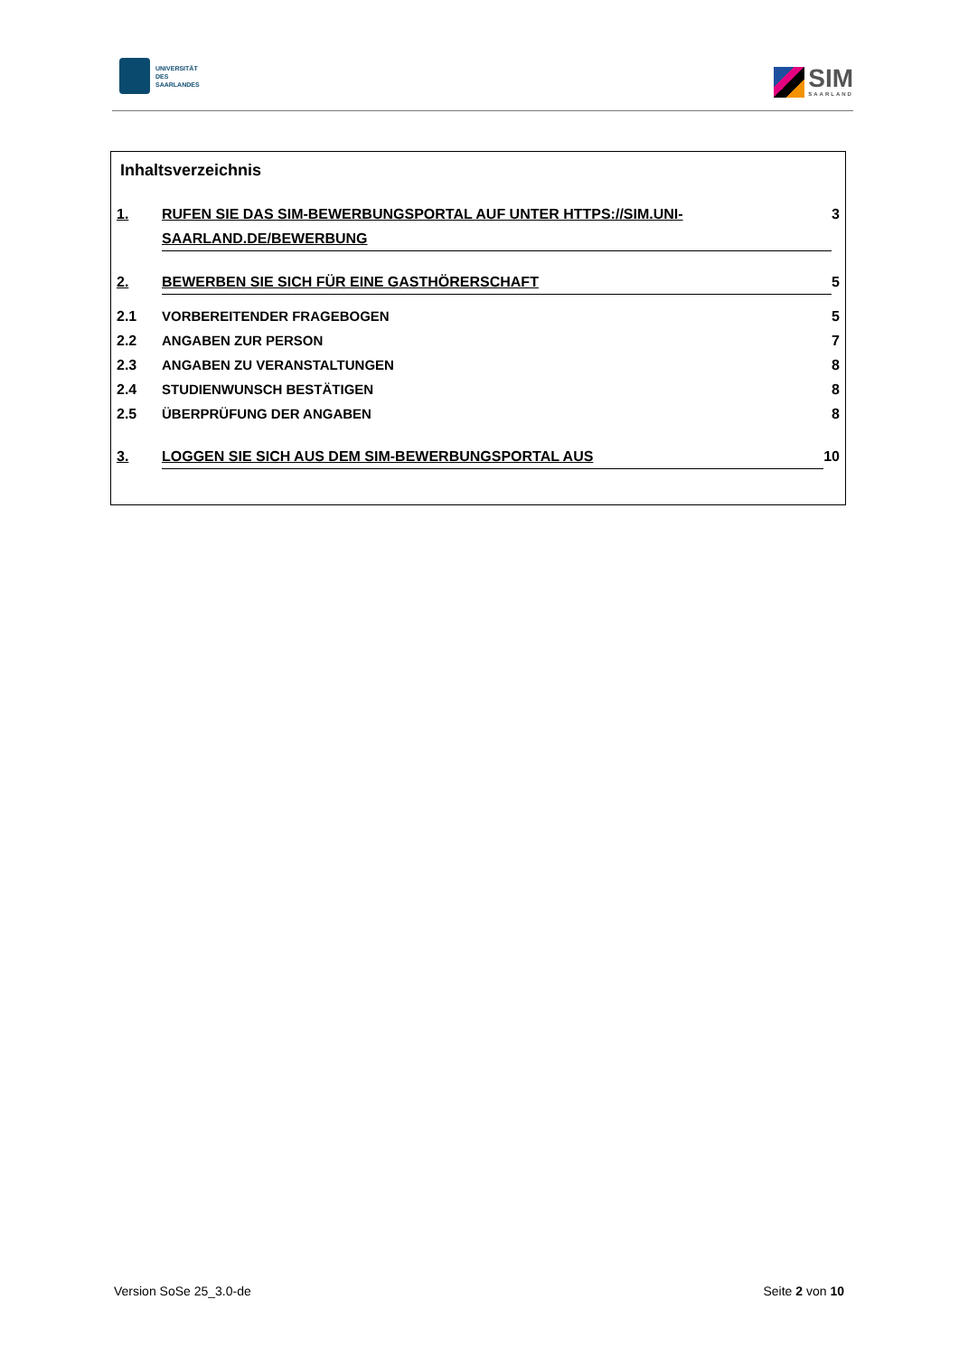UNIVERSITÄT
DES
SAARLANDES
SIM
SAARLAND
Inhaltsverzeichnis
1. RUFEN SIE DAS SIM-BEWERBUNGSPORTAL AUF UNTER HTTPS://SIM.UNI-SAARLAND.DE/BEWERBUNG 3
2. BEWERBEN SIE SICH FÜR EINE GASTHÖRERSCHAFT 5
2.1 VORBEREITENDER FRAGEBOGEN 5
2.2 ANGABEN ZUR PERSON 7
2.3 ANGABEN ZU VERANSTALTUNGEN 8
2.4 STUDIENWUNSCH BESTÄTIGEN 8
2.5 ÜBERPRÜFUNG DER ANGABEN 8
3. LOGGEN SIE SICH AUS DEM SIM-BEWERBUNGSPORTAL AUS 10
Version SoSe 25_3.0-de Seite 2 von 10